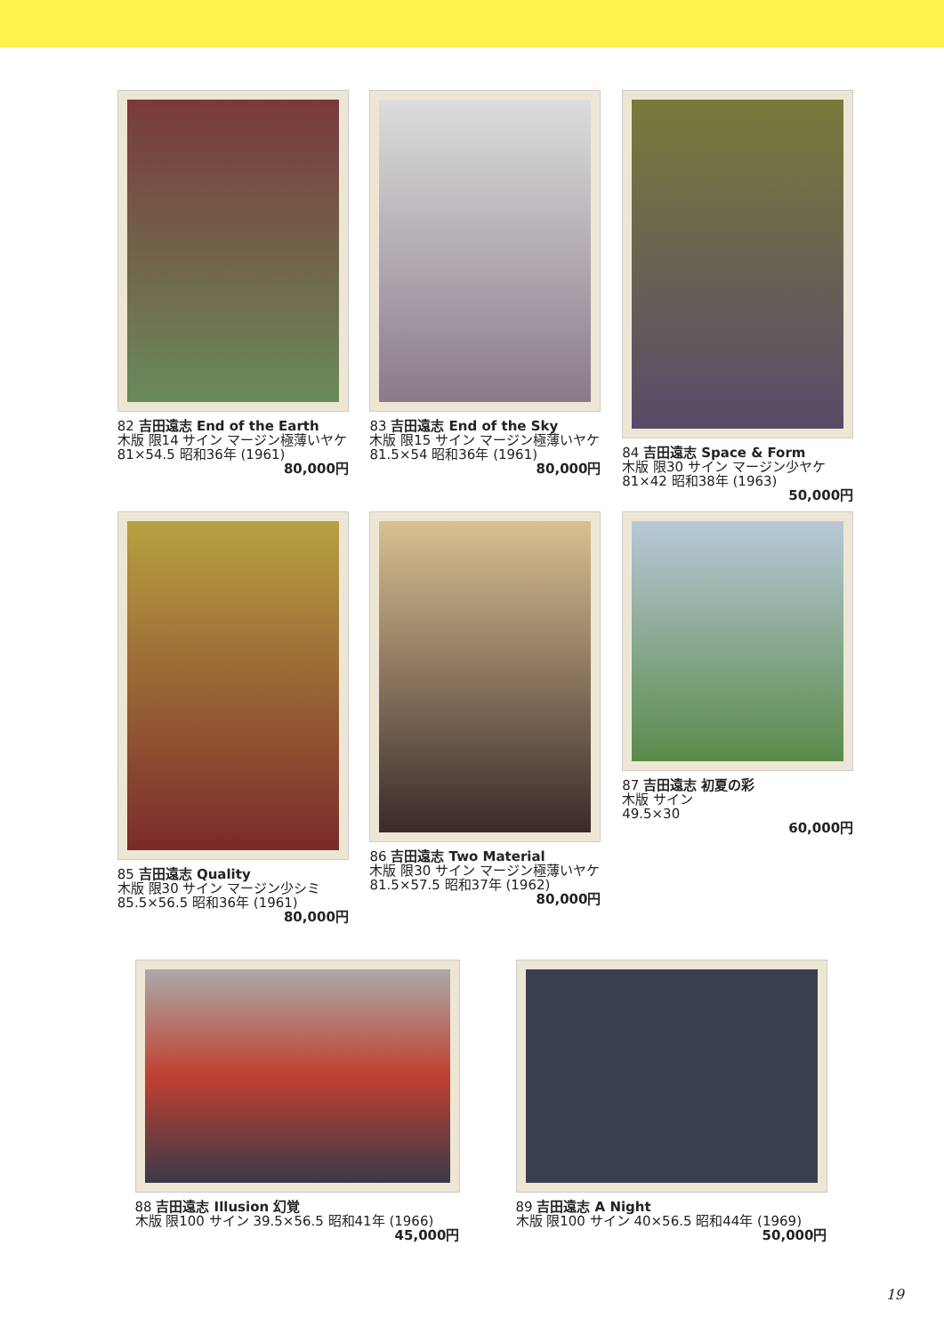82 吉田遠志 End of the Earth
木版 限14 サイン マージン極薄いヤケ 81×54.5 昭和36年 (1961)
80,000円
83 吉田遠志 End of the Sky
木版 限15 サイン マージン極薄いヤケ 81.5×54 昭和36年 (1961)
80,000円
84 吉田遠志 Space & Form
木版 限30 サイン マージン少ヤケ 81×42 昭和38年 (1963)
50,000円
85 吉田遠志 Quality
木版 限30 サイン マージン少シミ 85.5×56.5 昭和36年 (1961)
80,000円
86 吉田遠志 Two Material
木版 限30 サイン マージン極薄いヤケ 81.5×57.5 昭和37年 (1962)
80,000円
87 吉田遠志 初夏の彩
木版 サイン
49.5×30
60,000円
88 吉田遠志 Illusion 幻覚
木版 限100 サイン 39.5×56.5 昭和41年 (1966)
45,000円
89 吉田遠志 A Night
木版 限100 サイン 40×56.5 昭和44年 (1969)
50,000円
19